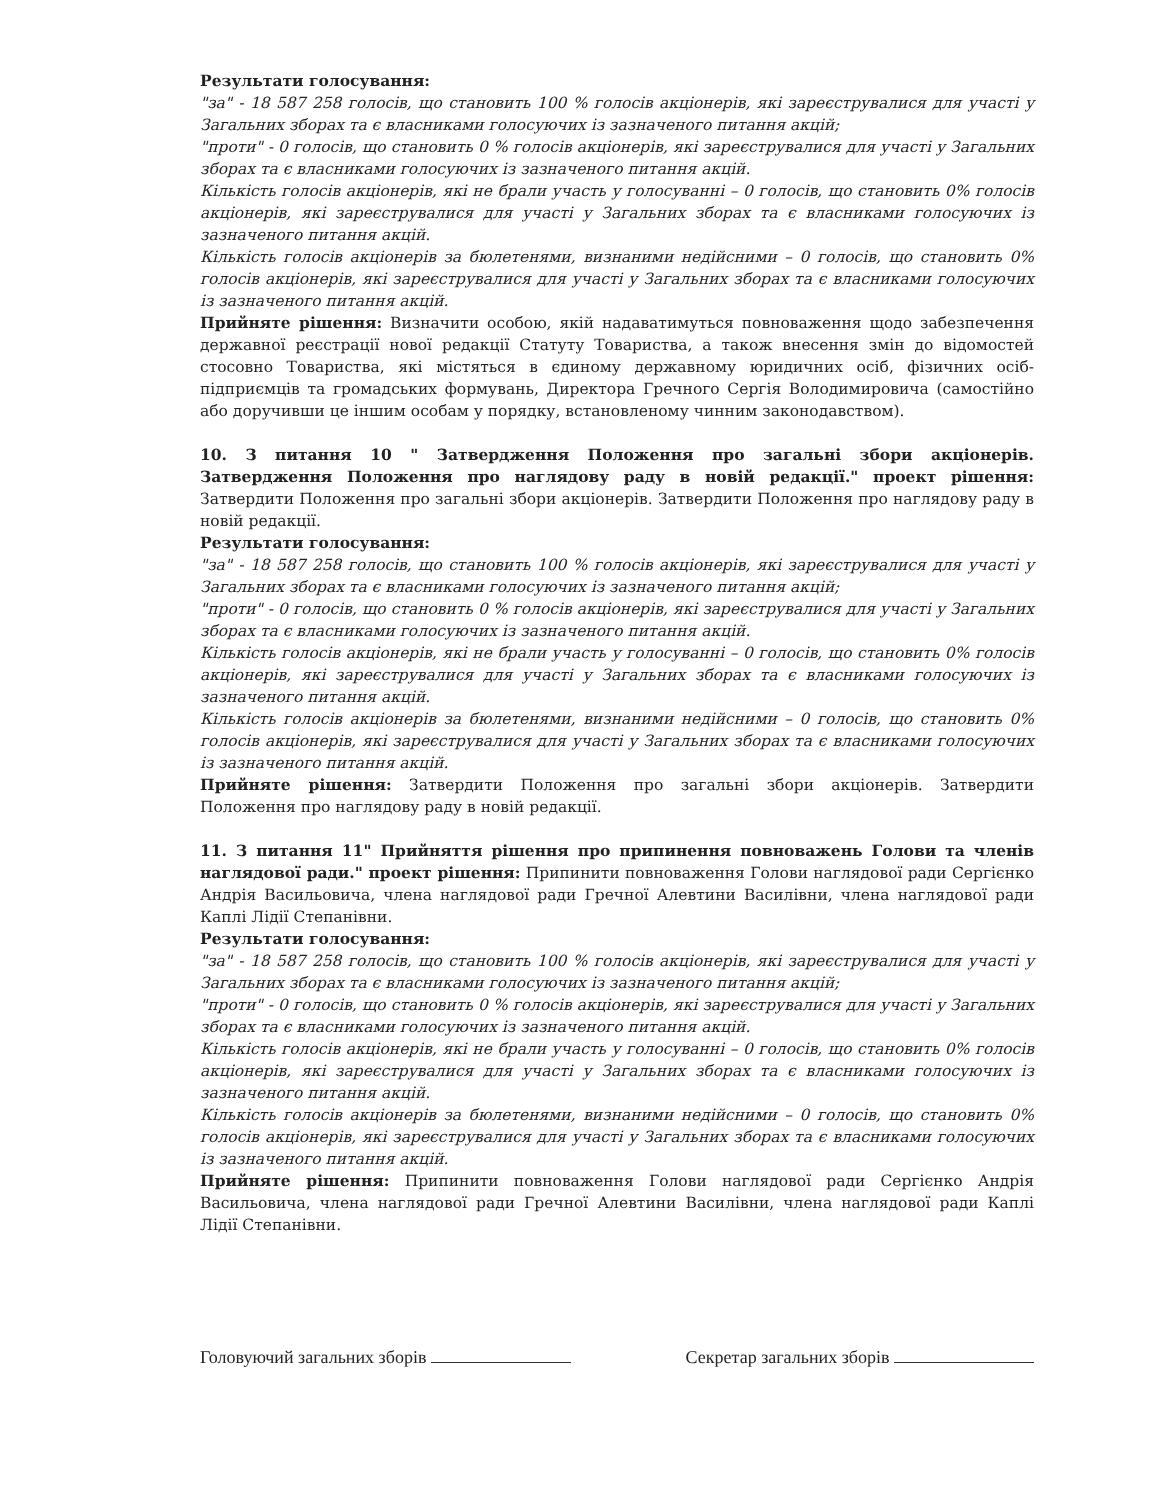Результати голосування:
"за" - 18 587 258 голосів, що становить 100 % голосів акціонерів, які зареєструвалися для участі у Загальних зборах та є власниками голосуючих із зазначеного питання акцій;
"проти" - 0 голосів, що становить 0 % голосів акціонерів, які зареєструвалися для участі у Загальних зборах та є власниками голосуючих із зазначеного питання акцій.
Кількість голосів акціонерів, які не брали участь у голосуванні – 0 голосів, що становить 0% голосів акціонерів, які зареєструвалися для участі у Загальних зборах та є власниками голосуючих із зазначеного питання акцій.
Кількість голосів акціонерів за бюлетенями, визнаними недійсними – 0 голосів, що становить 0% голосів акціонерів, які зареєструвалися для участі у Загальних зборах та є власниками голосуючих із зазначеного питання акцій.
Прийняте рішення: Визначити особою, якій надаватимуться повноваження щодо забезпечення державної реєстрації нової редакції Статуту Товариства, а також внесення змін до відомостей стосовно Товариства, які містяться в єдиному державному юридичних осіб, фізичних осіб-підприємців та громадських формувань, Директора Гречного Сергія Володимировича (самостійно або доручивши це іншим особам у порядку, встановленому чинним законодавством).
10. З питання 10 " Затвердження Положення про загальні збори акціонерів. Затвердження Положення про наглядову раду в новій редакції." проект рішення: Затвердити Положення про загальні збори акціонерів. Затвердити Положення про наглядову раду в новій редакції.
Результати голосування:
"за" - 18 587 258 голосів, що становить 100 % голосів акціонерів, які зареєструвалися для участі у Загальних зборах та є власниками голосуючих із зазначеного питання акцій;
"проти" - 0 голосів, що становить 0 % голосів акціонерів, які зареєструвалися для участі у Загальних зборах та є власниками голосуючих із зазначеного питання акцій.
Кількість голосів акціонерів, які не брали участь у голосуванні – 0 голосів, що становить 0% голосів акціонерів, які зареєструвалися для участі у Загальних зборах та є власниками голосуючих із зазначеного питання акцій.
Кількість голосів акціонерів за бюлетенями, визнаними недійсними – 0 голосів, що становить 0% голосів акціонерів, які зареєструвалися для участі у Загальних зборах та є власниками голосуючих із зазначеного питання акцій.
Прийняте рішення: Затвердити Положення про загальні збори акціонерів. Затвердити Положення про наглядову раду в новій редакції.
11. З питання 11" Прийняття рішення про припинення повноважень Голови та членів наглядової ради." проект рішення: Припинити повноваження Голови наглядової ради Сергієнко Андрія Васильовича, члена наглядової ради Гречної Алевтини Василівни, члена наглядової ради Каплі Лідії Степанівни.
Результати голосування:
"за" - 18 587 258 голосів, що становить 100 % голосів акціонерів, які зареєструвалися для участі у Загальних зборах та є власниками голосуючих із зазначеного питання акцій;
"проти" - 0 голосів, що становить 0 % голосів акціонерів, які зареєструвалися для участі у Загальних зборах та є власниками голосуючих із зазначеного питання акцій.
Кількість голосів акціонерів, які не брали участь у голосуванні – 0 голосів, що становить 0% голосів акціонерів, які зареєструвалися для участі у Загальних зборах та є власниками голосуючих із зазначеного питання акцій.
Кількість голосів акціонерів за бюлетенями, визнаними недійсними – 0 голосів, що становить 0% голосів акціонерів, які зареєструвалися для участі у Загальних зборах та є власниками голосуючих із зазначеного питання акцій.
Прийняте рішення: Припинити повноваження Голови наглядової ради Сергієнко Андрія Васильовича, члена наглядової ради Гречної Алевтини Василівни, члена наглядової ради Каплі Лідії Степанівни.
Головуючий загальних зборів Секретар загальних зборів